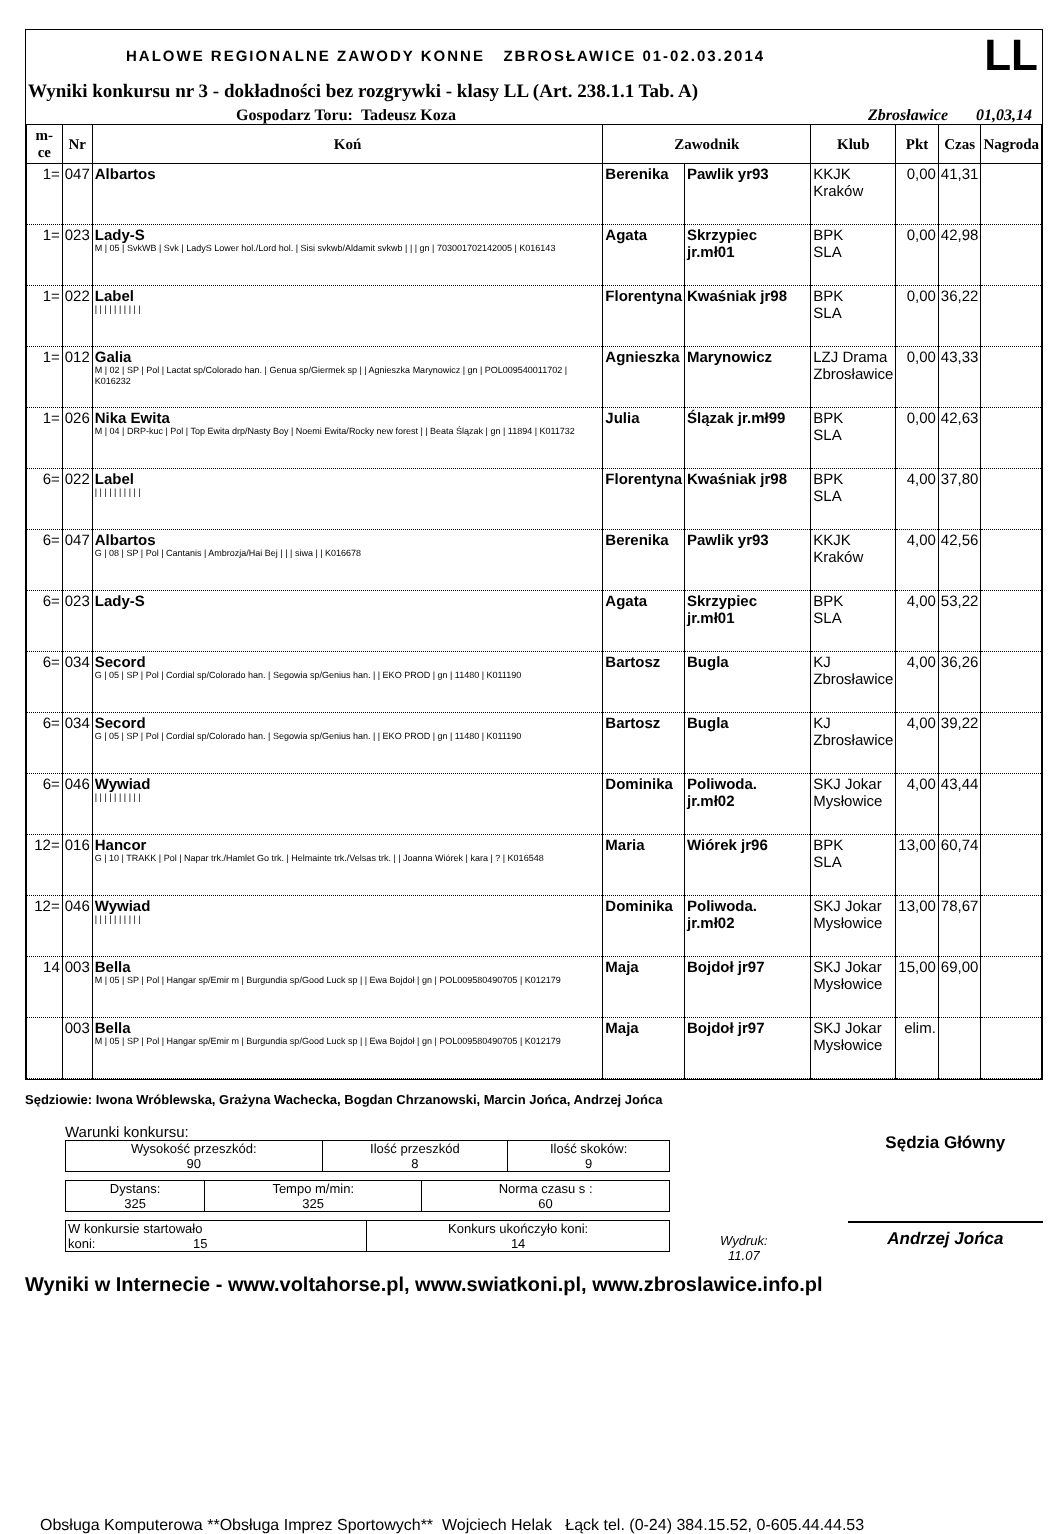HALOWE REGIONALNE ZAWODY KONNE ZBROSŁAWICE 01-02.03.2014 LL
Wyniki konkursu nr 3 - dokładności bez rozgrywki - klasy LL (Art. 238.1.1 Tab. A)
Gospodarz Toru: Tadeusz Koza Zbrosławice 01,03,14
| m-ce | Nr | Koń | Zawodnik | | Klub | Pkt | Czas | Nagroda |
| --- | --- | --- | --- | --- | --- | --- | --- | --- |
| 1= | 047 | Albartos | Berenika | Pawlik yr93 | KKJK Kraków | 0,00 | 41,31 | |
| 1= | 023 | Lady-S M / 05 / SvkWB / Svk / LadyS Lower hol./Lord hol. / Sisi svkwb/Aldamit svkwb / / / gn / 703001702142005 / K016143 | Agata | Skrzypiec jr.mł01 | BPK SLA | 0,00 | 42,98 | |
| 1= | 022 | Label / / / / / / / / / / | Florentyna | Kwaśniak jr98 | BPK SLA | 0,00 | 36,22 | |
| 1= | 012 | Galia M / 02 / SP / Pol / Lactat sp/Colorado han. / Genua sp/Giermek sp / / Agnieszka Marynowicz / gn / POL009540011702 / K016232 | Agnieszka | Marynowicz | LZJ Drama Zbrosławice | 0,00 | 43,33 | |
| 1= | 026 | Nika Ewita M / 04 / DRP-kuc / Pol / Top Ewita drp/Nasty Boy / Noemi Ewita/Rocky new forest / / Beata Ślązak / gn / 11894 / K011732 | Julia | Ślązak jr.mł99 | BPK SLA | 0,00 | 42,63 | |
| 6= | 022 | Label / / / / / / / / / / | Florentyna | Kwaśniak jr98 | BPK SLA | 4,00 | 37,80 | |
| 6= | 047 | Albartos G / 08 / SP / Pol / Cantanis / Ambrozja/Hai Bej / / / siwa / / K016678 | Berenika | Pawlik yr93 | KKJK Kraków | 4,00 | 42,56 | |
| 6= | 023 | Lady-S | Agata | Skrzypiec jr.mł01 | BPK SLA | 4,00 | 53,22 | |
| 6= | 034 | Secord G / 05 / SP / Pol / Cordial sp/Colorado han. / Segowia sp/Genius han. / / EKO PROD / gn / 11480 / K011190 | Bartosz | Bugla | KJ Zbrosławice | 4,00 | 36,26 | |
| 6= | 034 | Secord G / 05 / SP / Pol / Cordial sp/Colorado han. / Segowia sp/Genius han. / / EKO PROD / gn / 11480 / K011190 | Bartosz | Bugla | KJ Zbrosławice | 4,00 | 39,22 | |
| 6= | 046 | Wywiad / / / / / / / / / / | Dominika | Poliwoda. jr.mł02 | SKJ Jokar Mysłowice | 4,00 | 43,44 | |
| 12= | 016 | Hancor G / 10 / TRAKK / Pol / Napar trk./Hamlet Go trk. / Helmainte trk./Velsas trk. / / Joanna Wiórek / kara / ? / K016548 | Maria | Wiórek jr96 | BPK SLA | 13,00 | 60,74 | |
| 12= | 046 | Wywiad / / / / / / / / / / | Dominika | Poliwoda. jr.mł02 | SKJ Jokar Mysłowice | 13,00 | 78,67 | |
| 14 | 003 | Bella M / 05 / SP / Pol / Hangar sp/Emir m / Burgundia sp/Good Luck sp / / Ewa Bojdoł / gn / POL009580490705 / K012179 | Maja | Bojdoł jr97 | SKJ Jokar Mysłowice | 15,00 | 69,00 | |
| | 003 | Bella M / 05 / SP / Pol / Hangar sp/Emir m / Burgundia sp/Good Luck sp / / Ewa Bojdoł / gn / POL009580490705 / K012179 | Maja | Bojdoł jr97 | SKJ Jokar Mysłowice | elim. | | |
Sędziowie: Iwona Wróblewska, Grażyna Wachecka, Bogdan Chrzanowski, Marcin Jońca, Andrzej Jońca
Warunki konkursu:
| Wysokość przeszkód: 90 | Ilość przeszkód 8 | Ilość skoków: 9 |
| Dystans: 325 | Tempo m/min: 325 | Norma czasu s : 60 |
| W konkursie startowało koni: 15 | Konkurs ukończyło koni: 14 |
Wydruk:
11.07
Sędzia Główny
Andrzej Jońca
Wyniki w Internecie - www.voltahorse.pl, www.swiatkoni.pl, www.zbroslawice.info.pl
Obsługa Komputerowa **Obsługa Imprez Sportowych** Wojciech Helak Łąck tel. (0-24) 384.15.52, 0-605.44.44.53